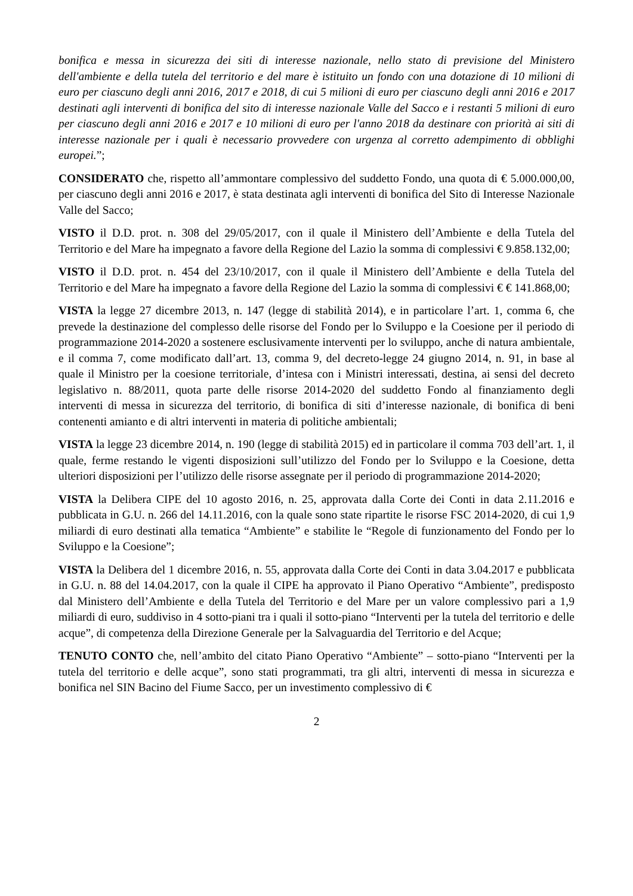bonifica e messa in sicurezza dei siti di interesse nazionale, nello stato di previsione del Ministero dell'ambiente e della tutela del territorio e del mare è istituito un fondo con una dotazione di 10 milioni di euro per ciascuno degli anni 2016, 2017 e 2018, di cui 5 milioni di euro per ciascuno degli anni 2016 e 2017 destinati agli interventi di bonifica del sito di interesse nazionale Valle del Sacco e i restanti 5 milioni di euro per ciascuno degli anni 2016 e 2017 e 10 milioni di euro per l'anno 2018 da destinare con priorità ai siti di interesse nazionale per i quali è necessario provvedere con urgenza al corretto adempimento di obblighi europei.”;
CONSIDERATO che, rispetto all’ammontare complessivo del suddetto Fondo, una quota di € 5.000.000,00, per ciascuno degli anni 2016 e 2017, è stata destinata agli interventi di bonifica del Sito di Interesse Nazionale Valle del Sacco;
VISTO il D.D. prot. n. 308 del 29/05/2017, con il quale il Ministero dell’Ambiente e della Tutela del Territorio e del Mare ha impegnato a favore della Regione del Lazio la somma di complessivi € 9.858.132,00;
VISTO il D.D. prot. n. 454 del 23/10/2017, con il quale il Ministero dell’Ambiente e della Tutela del Territorio e del Mare ha impegnato a favore della Regione del Lazio la somma di complessivi € € 141.868,00;
VISTA la legge 27 dicembre 2013, n. 147 (legge di stabilità 2014), e in particolare l’art. 1, comma 6, che prevede la destinazione del complesso delle risorse del Fondo per lo Sviluppo e la Coesione per il periodo di programmazione 2014-2020 a sostenere esclusivamente interventi per lo sviluppo, anche di natura ambientale, e il comma 7, come modificato dall’art. 13, comma 9, del decreto-legge 24 giugno 2014, n. 91, in base al quale il Ministro per la coesione territoriale, d’intesa con i Ministri interessati, destina, ai sensi del decreto legislativo n. 88/2011, quota parte delle risorse 2014-2020 del suddetto Fondo al finanziamento degli interventi di messa in sicurezza del territorio, di bonifica di siti d’interesse nazionale, di bonifica di beni contenenti amianto e di altri interventi in materia di politiche ambientali;
VISTA la legge 23 dicembre 2014, n. 190 (legge di stabilità 2015) ed in particolare il comma 703 dell’art. 1, il quale, ferme restando le vigenti disposizioni sull’utilizzo del Fondo per lo Sviluppo e la Coesione, detta ulteriori disposizioni per l’utilizzo delle risorse assegnate per il periodo di programmazione 2014-2020;
VISTA la Delibera CIPE del 10 agosto 2016, n. 25, approvata dalla Corte dei Conti in data 2.11.2016 e pubblicata in G.U. n. 266 del 14.11.2016, con la quale sono state ripartite le risorse FSC 2014-2020, di cui 1,9 miliardi di euro destinati alla tematica “Ambiente” e stabilite le “Regole di funzionamento del Fondo per lo Sviluppo e la Coesione”;
VISTA la Delibera del 1 dicembre 2016, n. 55, approvata dalla Corte dei Conti in data 3.04.2017 e pubblicata in G.U. n. 88 del 14.04.2017, con la quale il CIPE ha approvato il Piano Operativo “Ambiente”, predisposto dal Ministero dell’Ambiente e della Tutela del Territorio e del Mare per un valore complessivo pari a 1,9 miliardi di euro, suddiviso in 4 sotto-piani tra i quali il sotto-piano “Interventi per la tutela del territorio e delle acque”, di competenza della Direzione Generale per la Salvaguardia del Territorio e del Acque;
TENUTO CONTO che, nell’ambito del citato Piano Operativo “Ambiente” – sotto-piano “Interventi per la tutela del territorio e delle acque”, sono stati programmati, tra gli altri, interventi di messa in sicurezza e bonifica nel SIN Bacino del Fiume Sacco, per un investimento complessivo di €
2